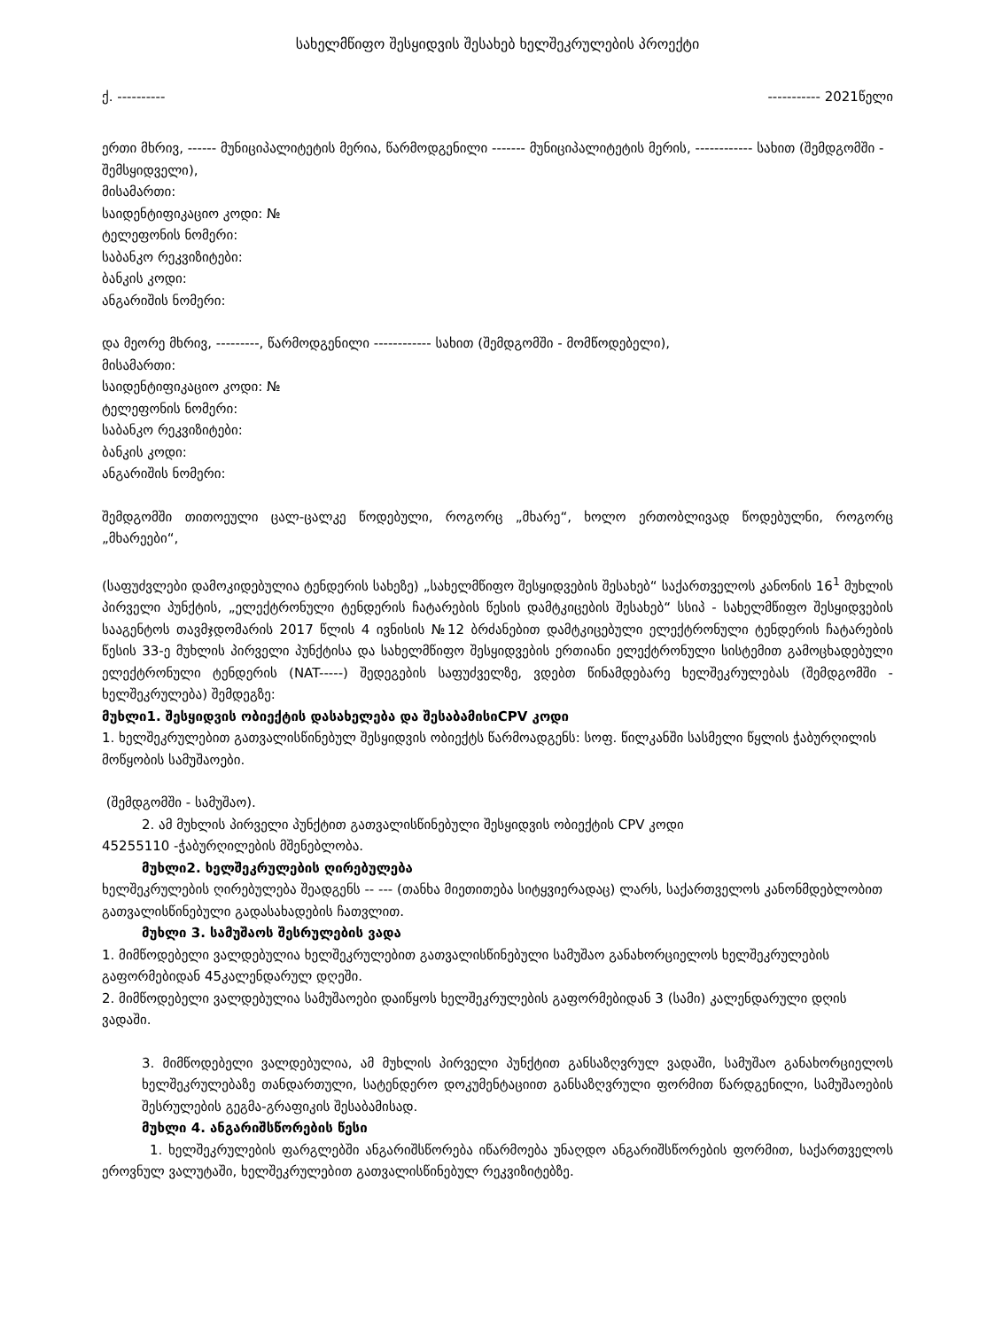სახელმწიფო შესყიდვის შესახებ ხელშეკრულების პროექტი
ქ. ---------- ----------- 2021წელი
ერთი მხრივ, ------ მუნიციპალიტეტის მერია, წარმოდგენილი ------- მუნიციპალიტეტის მერის, ------------ სახით (შემდგომში - შემსყიდველი),
მისამართი:
საიდენტიფიკაციო კოდი: №
ტელეფონის ნომერი:
საბანკო რეკვიზიტები:
ბანკის კოდი:
ანგარიშის ნომერი:
და მეორე მხრივ, ---------, წარმოდგენილი ------------ სახით (შემდგომში - მომწოდებელი),
მისამართი:
საიდენტიფიკაციო კოდი: №
ტელეფონის ნომერი:
საბანკო რეკვიზიტები:
ბანკის კოდი:
ანგარიშის ნომერი:
შემდგომში თითოეული ცალ-ცალკე წოდებული, როგორც „მხარე“, ხოლო ერთობლივად წოდებულნი, როგორც „მხარეები“,
(საფუძვლები დამოკიდებულია ტენდერის სახეზე) „სახელმწიფო შესყიდვების შესახებ“ საქართველოს კანონის 16<sup>1</sup> მუხლის პირველი პუნქტის, „ელექტრონული ტენდერის ჩატარების წესის დამტკიცების შესახებ“ სსიპ - სახელმწიფო შესყიდვების სააგენტოს თავმჯდომარის 2017 წლის 4 ივნისის №12 ბრძანებით დამტკიცებული ელექტრონული ტენდერის ჩატარების წესის 33-ე მუხლის პირველი პუნქტისა და სახელმწიფო შესყიდვების ერთიანი ელექტრონული სისტემით გამოცხადებული ელექტრონული ტენდერის (NAT-----) შედეგების საფუძველზე, ვდებთ წინამდებარე ხელშეკრულებას (შემდგომში - ხელშეკრულება) შემდეგზე:
მუხლი1. შესყიდვის ობიექტის დასახელება და შესაბამისიCPV კოდი
1. ხელშეკრულებით გათვალისწინებულ შესყიდვის ობიექტს წარმოადგენს: სოფ. წილკანში სასმელი წყლის ჭაბურღილის მოწყობის სამუშაოები.
(შემდგომში - სამუშაო).
2. ამ მუხლის პირველი პუნქტით გათვალისწინებული შესყიდვის ობიექტის CPV კოდი
45255110 -ჭაბურღილების მშენებლობა.
მუხლი2. ხელშეკრულების ღირებულება
ხელშეკრულების ღირებულება შეადგენს -- --- (თანხა მიეთითება სიტყვიერადაც) ლარს, საქართველოს კანონმდებლობით გათვალისწინებული გადასახადების ჩათვლით.
მუხლი 3. სამუშაოს შესრულების ვადა
1. მიმწოდებელი ვალდებულია ხელშეკრულებით გათვალისწინებული სამუშაო განახორციელოს ხელშეკრულების გაფორმებიდან 45კალენდარულ დღეში.
2. მიმწოდებელი ვალდებულია სამუშაოები დაიწყოს ხელშეკრულების გაფორმებიდან 3 (სამი) კალენდარული დღის ვადაში.
3. მიმწოდებელი ვალდებულია, ამ მუხლის პირველი პუნქტით განსაზღვრულ ვადაში, სამუშაო განახორციელოს ხელშეკრულებაზე თანდართული, სატენდერო დოკუმენტაციით განსაზღვრული ფორმით წარდგენილი, სამუშაოების შესრულების გეგმა-გრაფიკის შესაბამისად.
მუხლი 4. ანგარიშსწორების წესი
1. ხელშეკრულების ფარგლებში ანგარიშსწორება იწარმოება უნაღდო ანგარიშსწორების ფორმით, საქართველოს ეროვნულ ვალუტაში, ხელშეკრულებით გათვალისწინებულ რეკვიზიტებზე.